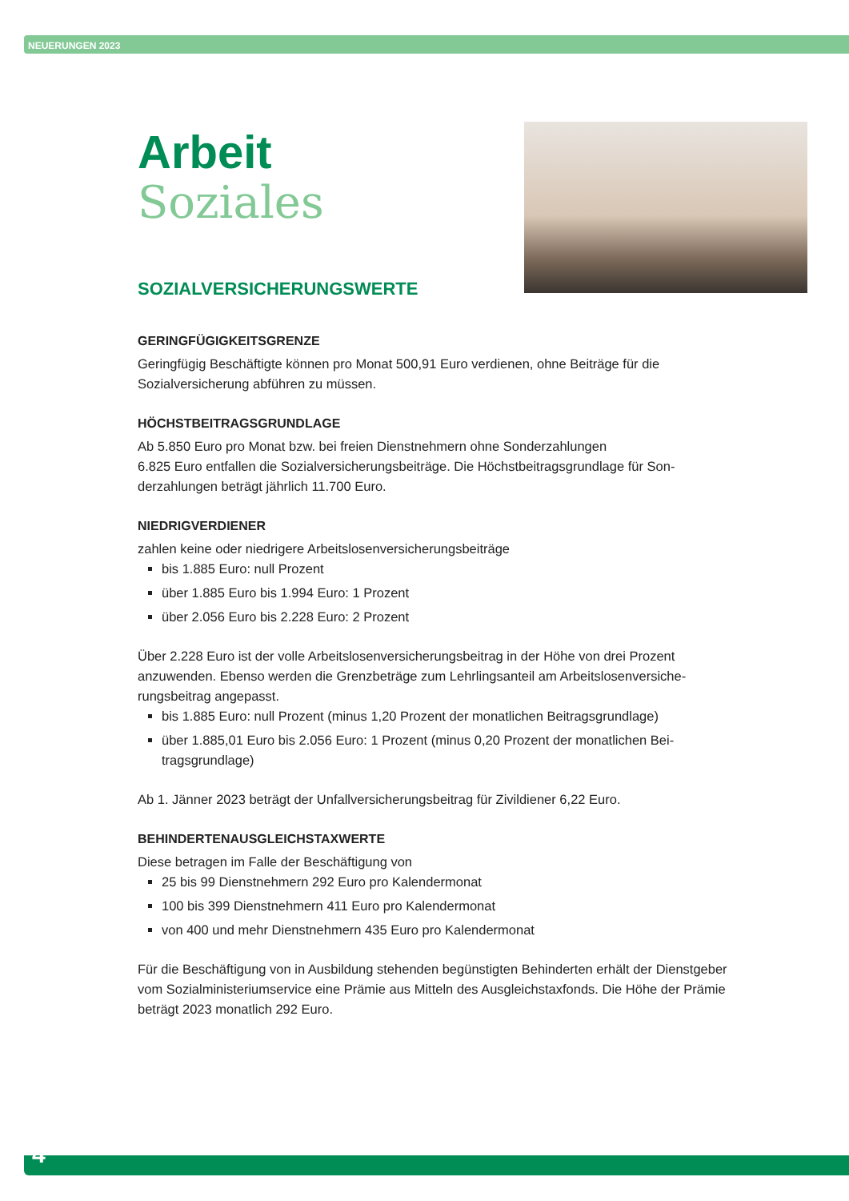NEUERUNGEN 2023
Arbeit
Soziales
SOZIALVERSICHERUNGSWERTE
GERINGFÜGIGKEITSGRENZE
Geringfügig Beschäftigte können pro Monat 500,91 Euro verdienen, ohne Beiträge für die Sozialversicherung abführen zu müssen.
HÖCHSTBEITRAGSGRUNDLAGE
Ab 5.850 Euro pro Monat bzw. bei freien Dienstnehmern ohne Sonderzahlungen
6.825 Euro entfallen die Sozialversicherungsbeiträge. Die Höchstbeitragsgrundlage für Son-derzahlungen beträgt jährlich 11.700 Euro.
NIEDRIGVERDIENER
zahlen keine oder niedrigere Arbeitslosenversicherungsbeiträge
bis 1.885 Euro: null Prozent
über 1.885 Euro bis 1.994 Euro: 1 Prozent
über 2.056 Euro bis 2.228 Euro: 2 Prozent
Über 2.228 Euro ist der volle Arbeitslosenversicherungsbeitrag in der Höhe von drei Prozent anzuwenden. Ebenso werden die Grenzbeträge zum Lehrlingsanteil am Arbeitslosenversiche-rungsbeitrag angepasst.
bis 1.885 Euro: null Prozent (minus 1,20 Prozent der monatlichen Beitragsgrundlage)
über 1.885,01 Euro bis 2.056 Euro: 1 Prozent (minus 0,20 Prozent der monatlichen Bei-tragsgrundlage)
Ab 1. Jänner 2023 beträgt der Unfallversicherungsbeitrag für Zivildiener 6,22 Euro.
BEHINDERTENAUSGLEICHSTAXWERTE
Diese betragen im Falle der Beschäftigung von
25 bis 99 Dienstnehmern 292 Euro pro Kalendermonat
100 bis 399 Dienstnehmern 411 Euro pro Kalendermonat
von 400 und mehr Dienstnehmern 435 Euro pro Kalendermonat
Für die Beschäftigung von in Ausbildung stehenden begünstigten Behinderten erhält der Dienstgeber vom Sozialministeriumservice eine Prämie aus Mitteln des Ausgleichstaxfonds. Die Höhe der Prämie beträgt 2023 monatlich 292 Euro.
4